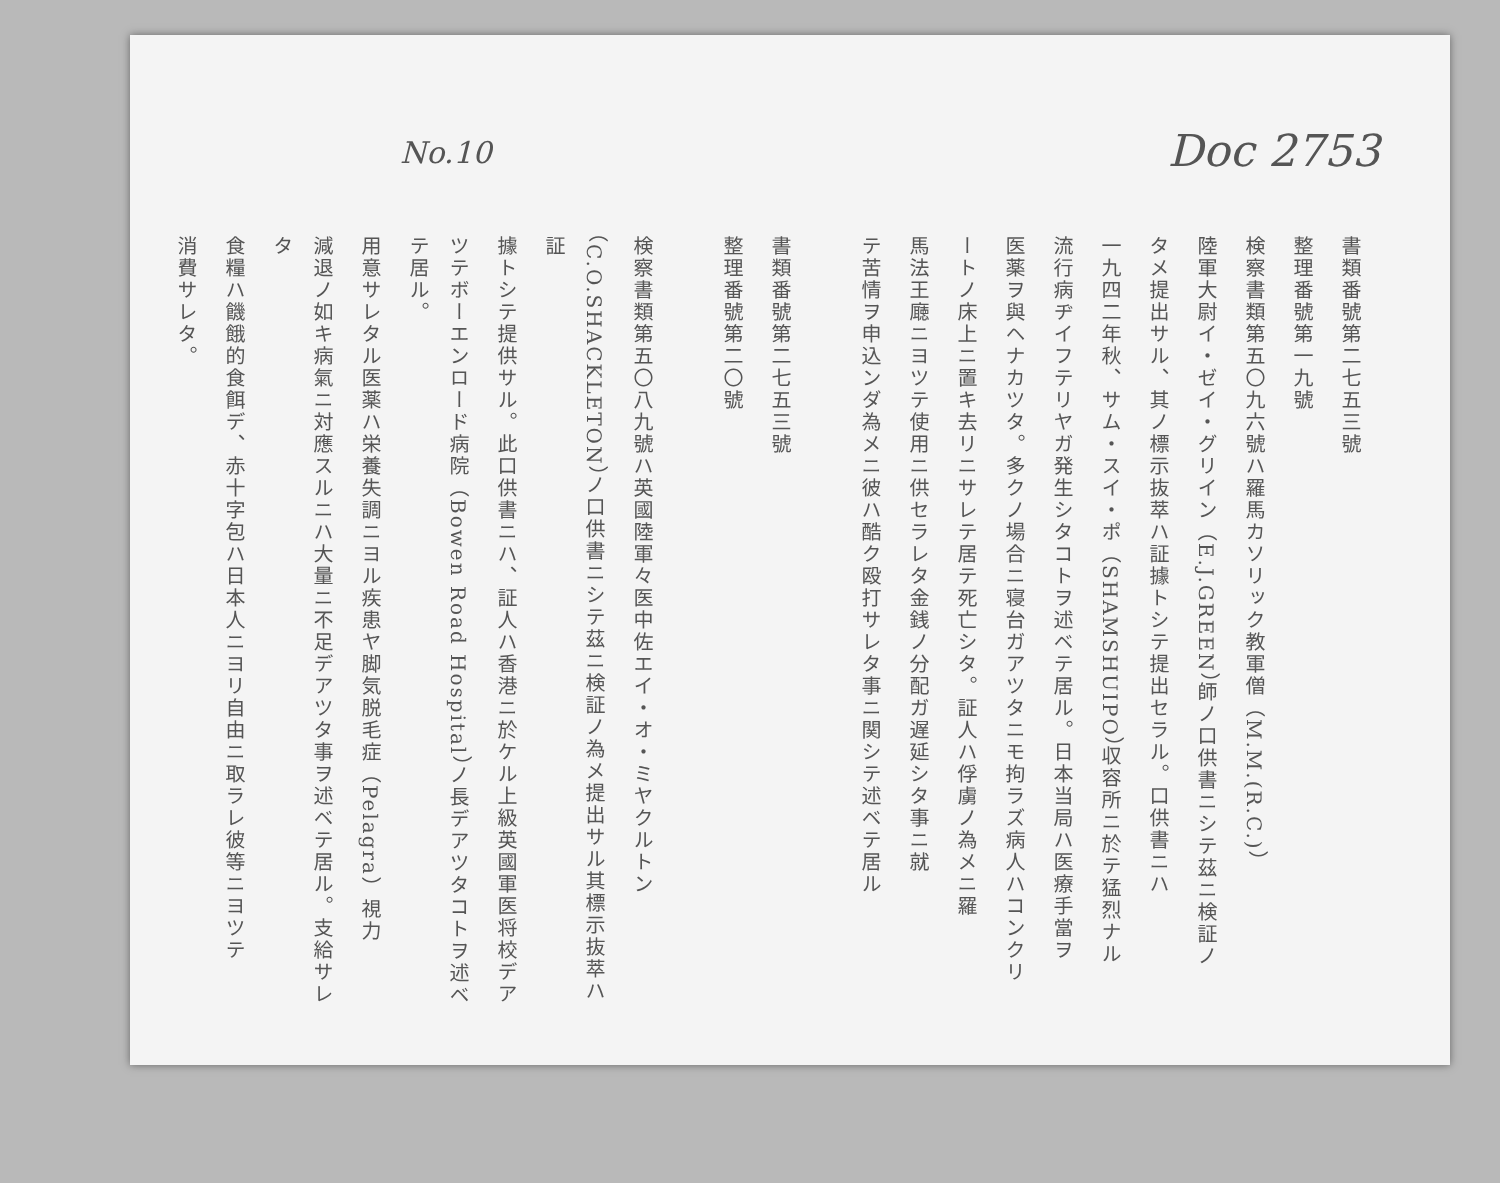Doc 2753
書類番號第二七五三號
整理番號第一九號
検察書類第五〇九六號ハ羅馬カソリック教軍僧（M.M.(R.C.)）
陸軍大尉イ・ゼイ・グリイン（E.J.GREEN）師ノ口供書ニシテ茲ニ検証ノ
タメ提出サル、其ノ標示抜萃ハ証據トシテ提出セラル。口供書ニハ
一九四二年秋、サム・スイ・ポ（SHAMSHUIPO）収容所ニ於テ猛烈ナル
流行病ヂイフテリヤガ発生シタコトヲ述ベテ居ル。日本当局ハ医療手當ヲ
医薬ヲ與ヘナカツタ。多クノ場合ニ寝台ガアツタニモ拘ラズ病人ハコンクリ
ートノ床上ニ置キ去リニサレテ居テ死亡シタ。証人ハ俘虜ノ為メニ羅
馬法王廰ニヨツテ使用ニ供セラレタ金銭ノ分配ガ遅延シタ事ニ就
テ苦情ヲ申込ンダ為メニ彼ハ酷ク殴打サレタ事ニ関シテ述ベテ居ル
書類番號第二七五三號
整理番號第二〇號
検察書類第五〇八九號ハ英國陸軍々医中佐エイ・オ・ミヤクルトン
（C.O.SHACKLETON）ノ口供書ニシテ茲ニ検証ノ為メ提出サル其標示抜萃ハ証
據トシテ提供サル。此口供書ニハ、証人ハ香港ニ於ケル上級英國軍医将校デア
ツテボーエンロード病院（Bowen Road Hospital）ノ長デアツタコトヲ述ベテ居ル。
用意サレタル医薬ハ栄養失調ニヨル疾患ヤ脚気脱毛症（Pelagra）視力
減退ノ如キ病氣ニ対應スルニハ大量ニ不足デアツタ事ヲ述ベテ居ル。支給サレタ
食糧ハ饑餓的食餌デ、赤十字包ハ日本人ニヨリ自由ニ取ラレ彼等ニヨツテ
消費サレタ。
No.10